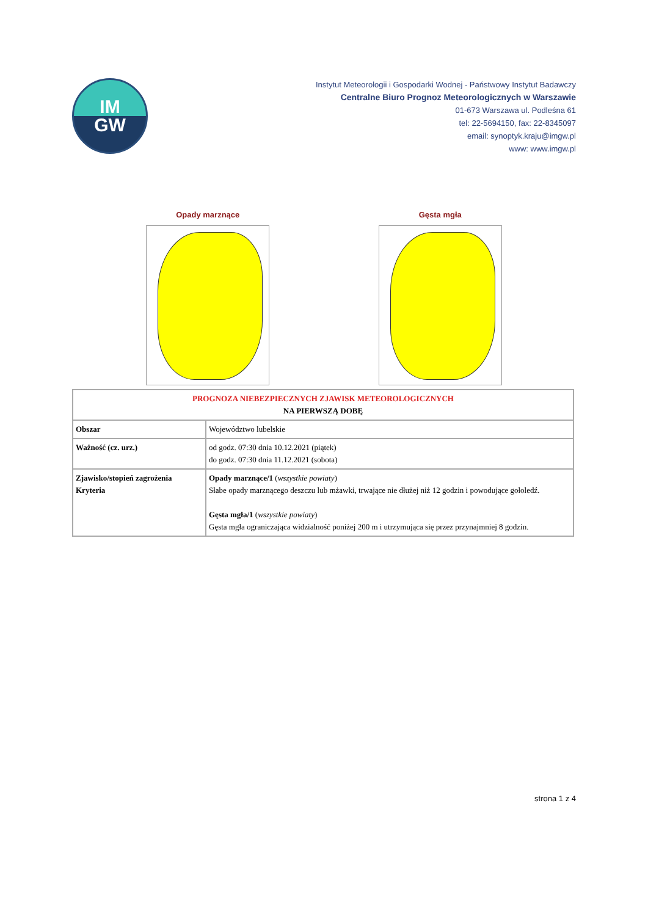IM
GW
Instytut Meteorologii i Gospodarki Wodnej - Państwowy Instytut Badawczy
Centralne Biuro Prognoz Meteorologicznych w Warszawie
01-673 Warszawa ul. Podleśna 61
tel: 22-5694150, fax: 22-8345097
email: synoptyk.kraju@imgw.pl
www: www.imgw.pl
Opady marznące Gęsta mgła
| PROGNOZA NIEBEZPIECZNYCH ZJAWISK METEOROLOGICZNYCH NA PIERWSZĄ DOBĘ | |
| Obszar | Województwo lubelskie |
| Ważność (cz. urz.) | od godz. 07:30 dnia 10.12.2021 (piątek) do godz. 07:30 dnia 11.12.2021 (sobota) |
| Zjawisko/stopień zagrożenia Kryteria | Opady marznące/1 ( wszystkie powiaty ) Słabe opady marznącego deszczu lub mżawki, trwające nie dłużej niż 12 godzin i powodujące gołoledź. Gęsta mgła/1 ( wszystkie powiaty ) Gęsta mgła ograniczająca widzialność poniżej 200 m i utrzymująca się przez przynajmniej 8 godzin. |
strona 1 z 4